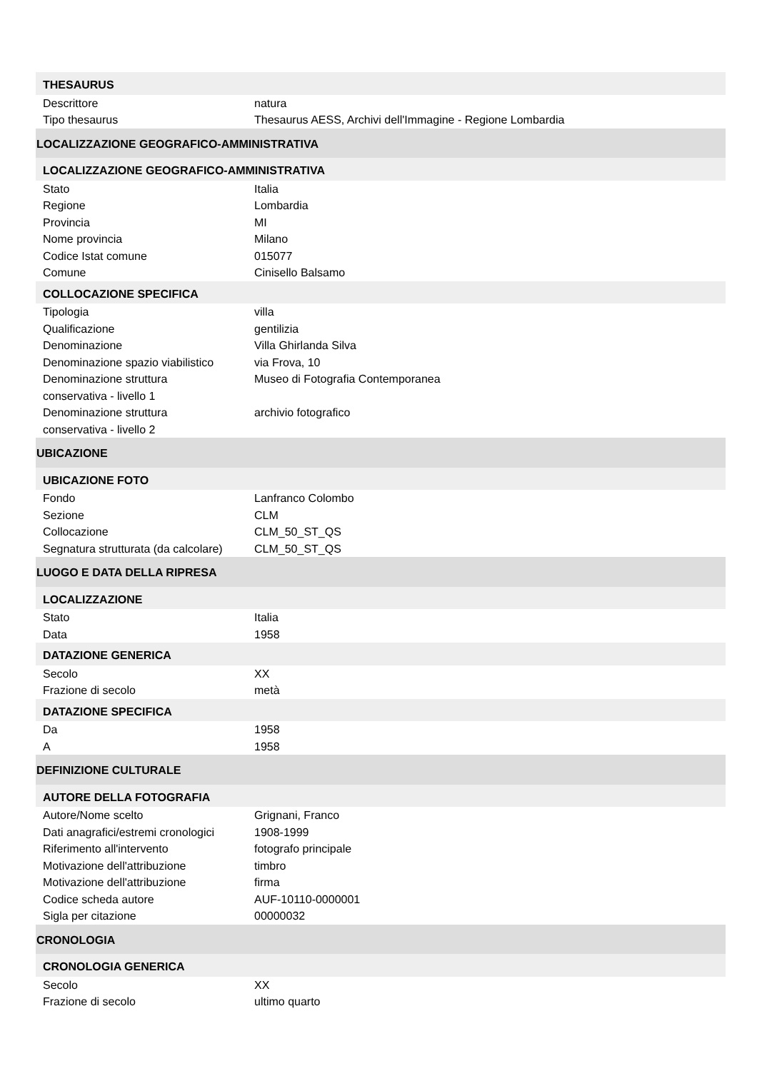| THESAURUS | |
| --- | --- |
| Descrittore | natura |
| Tipo thesaurus | Thesaurus AESS, Archivi dell'Immagine - Regione Lombardia |
| LOCALIZZAZIONE GEOGRAFICO-AMMINISTRATIVA | |
| LOCALIZZAZIONE GEOGRAFICO-AMMINISTRATIVA | |
| Stato | Italia |
| Regione | Lombardia |
| Provincia | MI |
| Nome provincia | Milano |
| Codice Istat comune | 015077 |
| Comune | Cinisello Balsamo |
| COLLOCAZIONE SPECIFICA | |
| Tipologia | villa |
| Qualificazione | gentilizia |
| Denominazione | Villa Ghirlanda Silva |
| Denominazione spazio viabilistico | via Frova, 10 |
| Denominazione struttura conservativa - livello 1 | Museo di Fotografia Contemporanea |
| Denominazione struttura conservativa - livello 2 | archivio fotografico |
| UBICAZIONE | |
| UBICAZIONE FOTO | |
| Fondo | Lanfranco Colombo |
| Sezione | CLM |
| Collocazione | CLM_50_ST_QS |
| Segnatura strutturata (da calcolare) | CLM_50_ST_QS |
| LUOGO E DATA DELLA RIPRESA | |
| LOCALIZZAZIONE | |
| Stato | Italia |
| Data | 1958 |
| DATAZIONE GENERICA | |
| Secolo | XX |
| Frazione di secolo | metà |
| DATAZIONE SPECIFICA | |
| Da | 1958 |
| A | 1958 |
| DEFINIZIONE CULTURALE | |
| AUTORE DELLA FOTOGRAFIA | |
| Autore/Nome scelto | Grignani, Franco |
| Dati anagrafici/estremi cronologici | 1908-1999 |
| Riferimento all'intervento | fotografo principale |
| Motivazione dell'attribuzione | timbro |
| Motivazione dell'attribuzione | firma |
| Codice scheda autore | AUF-10110-0000001 |
| Sigla per citazione | 00000032 |
| CRONOLOGIA | |
| CRONOLOGIA GENERICA | |
| Secolo | XX |
| Frazione di secolo | ultimo quarto |